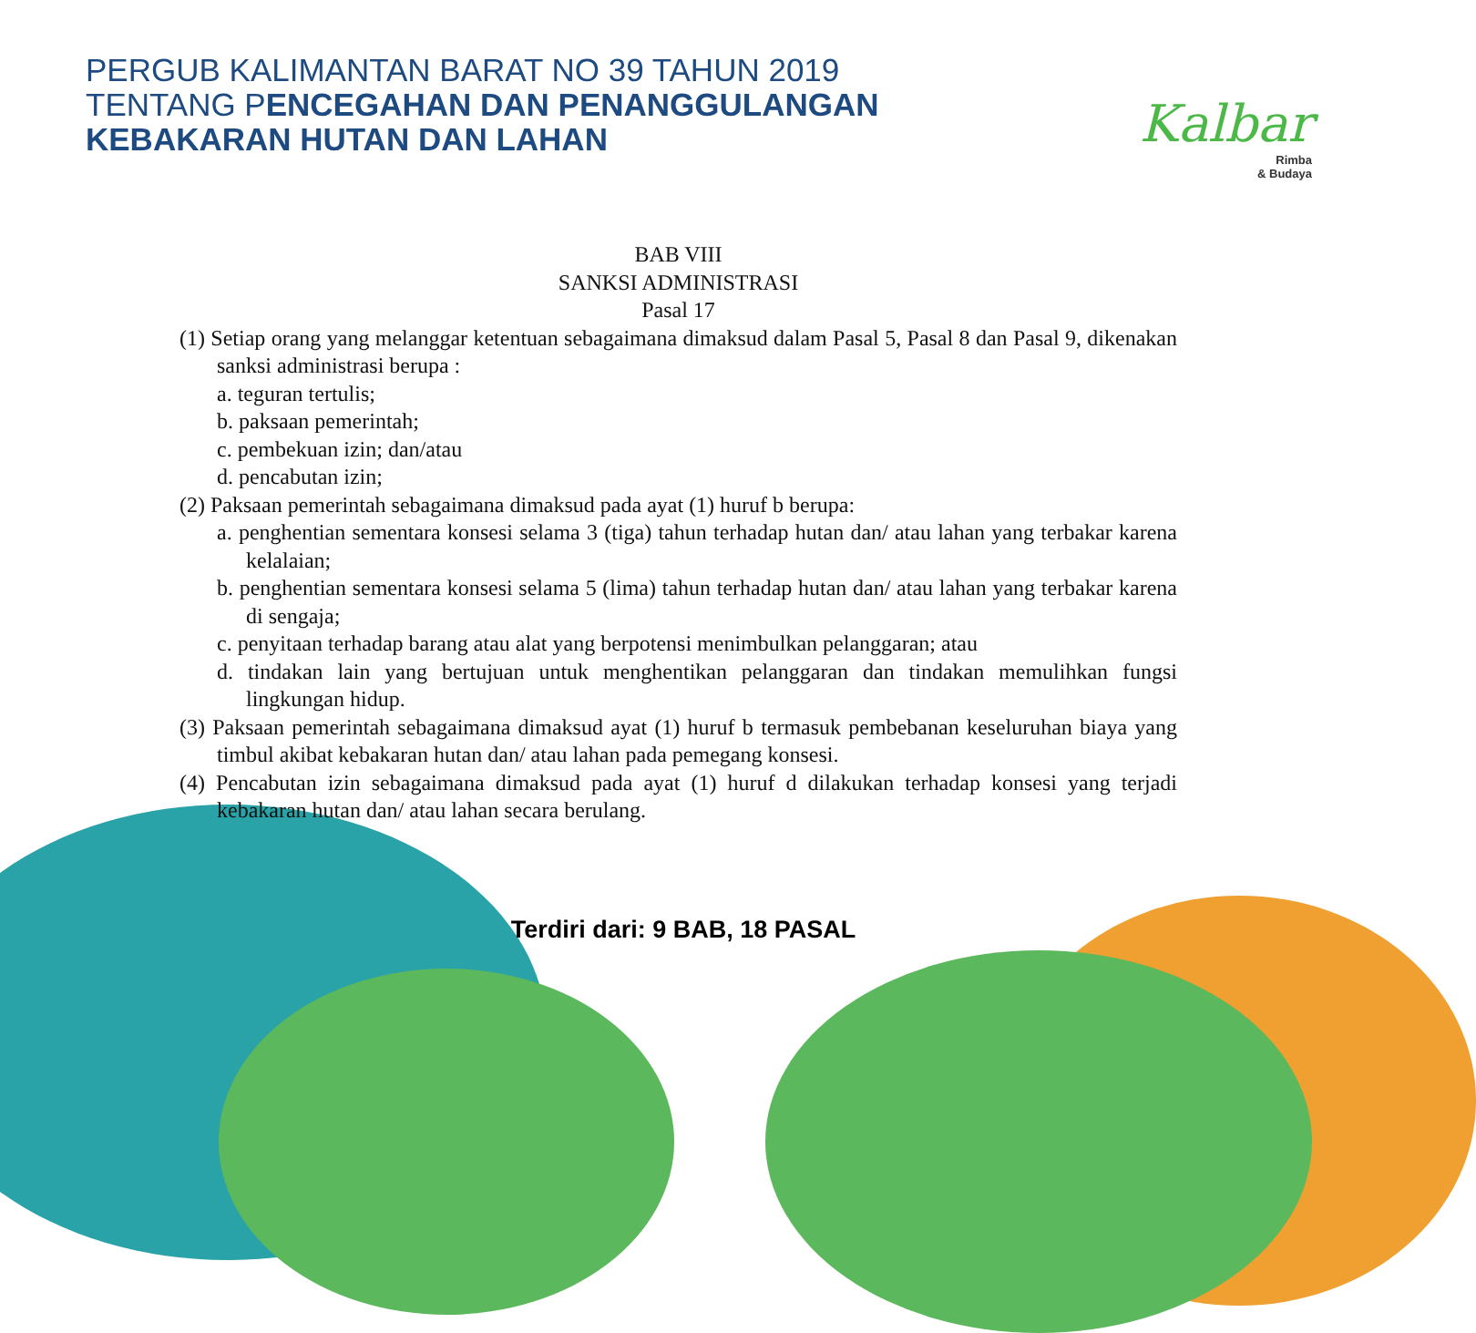Kalbar
Rimba
& Budaya
PERGUB KALIMANTAN BARAT NO 39 TAHUN 2019
TENTANG PENCEGAHAN DAN PENANGGULANGAN
KEBAKARAN HUTAN DAN LAHAN
BAB VIII
SANKSI ADMINISTRASI
Pasal 17
(1) Setiap orang yang melanggar ketentuan sebagaimana dimaksud dalam Pasal 5, Pasal 8 dan Pasal 9, dikenakan sanksi administrasi berupa :
a. teguran tertulis;
b. paksaan pemerintah;
c. pembekuan izin; dan/atau
d. pencabutan izin;
(2) Paksaan pemerintah sebagaimana dimaksud pada ayat (1) huruf b berupa:
a. penghentian sementara konsesi selama 3 (tiga) tahun terhadap hutan dan/ atau lahan yang terbakar karena kelalaian;
b. penghentian sementara konsesi selama 5 (lima) tahun terhadap hutan dan/ atau lahan yang terbakar karena di sengaja;
c. penyitaan terhadap barang atau alat yang berpotensi menimbulkan pelanggaran; atau
d. tindakan lain yang bertujuan untuk menghentikan pelanggaran dan tindakan memulihkan fungsi lingkungan hidup.
(3) Paksaan pemerintah sebagaimana dimaksud ayat (1) huruf b termasuk pembebanan keseluruhan biaya yang timbul akibat kebakaran hutan dan/ atau lahan pada pemegang konsesi.
(4) Pencabutan izin sebagaimana dimaksud pada ayat (1) huruf d dilakukan terhadap konsesi yang terjadi kebakaran hutan dan/ atau lahan secara berulang.
Terdiri dari: 9 BAB, 18 PASAL